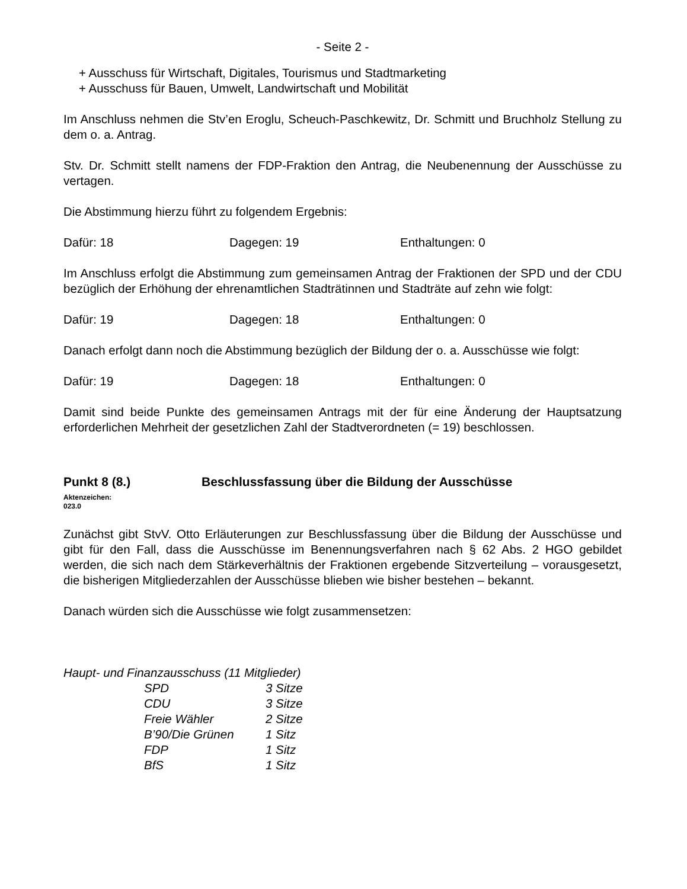- Seite 2 -
+ Ausschuss für Wirtschaft, Digitales, Tourismus und Stadtmarketing
+ Ausschuss für Bauen, Umwelt, Landwirtschaft und Mobilität
Im Anschluss nehmen die Stv’en Eroglu, Scheuch-Paschkewitz, Dr. Schmitt und Bruchholz Stellung zu dem o. a. Antrag.
Stv. Dr. Schmitt stellt namens der FDP-Fraktion den Antrag, die Neubenennung der Ausschüsse zu vertagen.
Die Abstimmung hierzu führt zu folgendem Ergebnis:
Dafür: 18 Dagegen: 19 Enthaltungen: 0
Im Anschluss erfolgt die Abstimmung zum gemeinsamen Antrag der Fraktionen der SPD und der CDU bezüglich der Erhöhung der ehrenamtlichen Stadträtinnen und Stadträte auf zehn wie folgt:
Dafür: 19 Dagegen: 18 Enthaltungen: 0
Danach erfolgt dann noch die Abstimmung bezüglich der Bildung der o. a. Ausschüsse wie folgt:
Dafür: 19 Dagegen: 18 Enthaltungen: 0
Damit sind beide Punkte des gemeinsamen Antrags mit der für eine Änderung der Hauptsatzung erforderlichen Mehrheit der gesetzlichen Zahl der Stadtverordneten (= 19) beschlossen.
Punkt 8 (8.) Beschlussfassung über die Bildung der Ausschüsse
Aktenzeichen:
023.0
Zunächst gibt StvV. Otto Erläuterungen zur Beschlussfassung über die Bildung der Ausschüsse und gibt für den Fall, dass die Ausschüsse im Benennungsverfahren nach § 62 Abs. 2 HGO gebildet werden, die sich nach dem Stärkeverhältnis der Fraktionen ergebende Sitzverteilung – vorausgesetzt, die bisherigen Mitgliederzahlen der Ausschüsse blieben wie bisher bestehen – bekannt.
Danach würden sich die Ausschüsse wie folgt zusammensetzen:
Haupt- und Finanzausschuss (11 Mitglieder)
| SPD | 3 Sitze |
| CDU | 3 Sitze |
| Freie Wähler | 2 Sitze |
| B’90/Die Grünen | 1 Sitz |
| FDP | 1 Sitz |
| BfS | 1 Sitz |